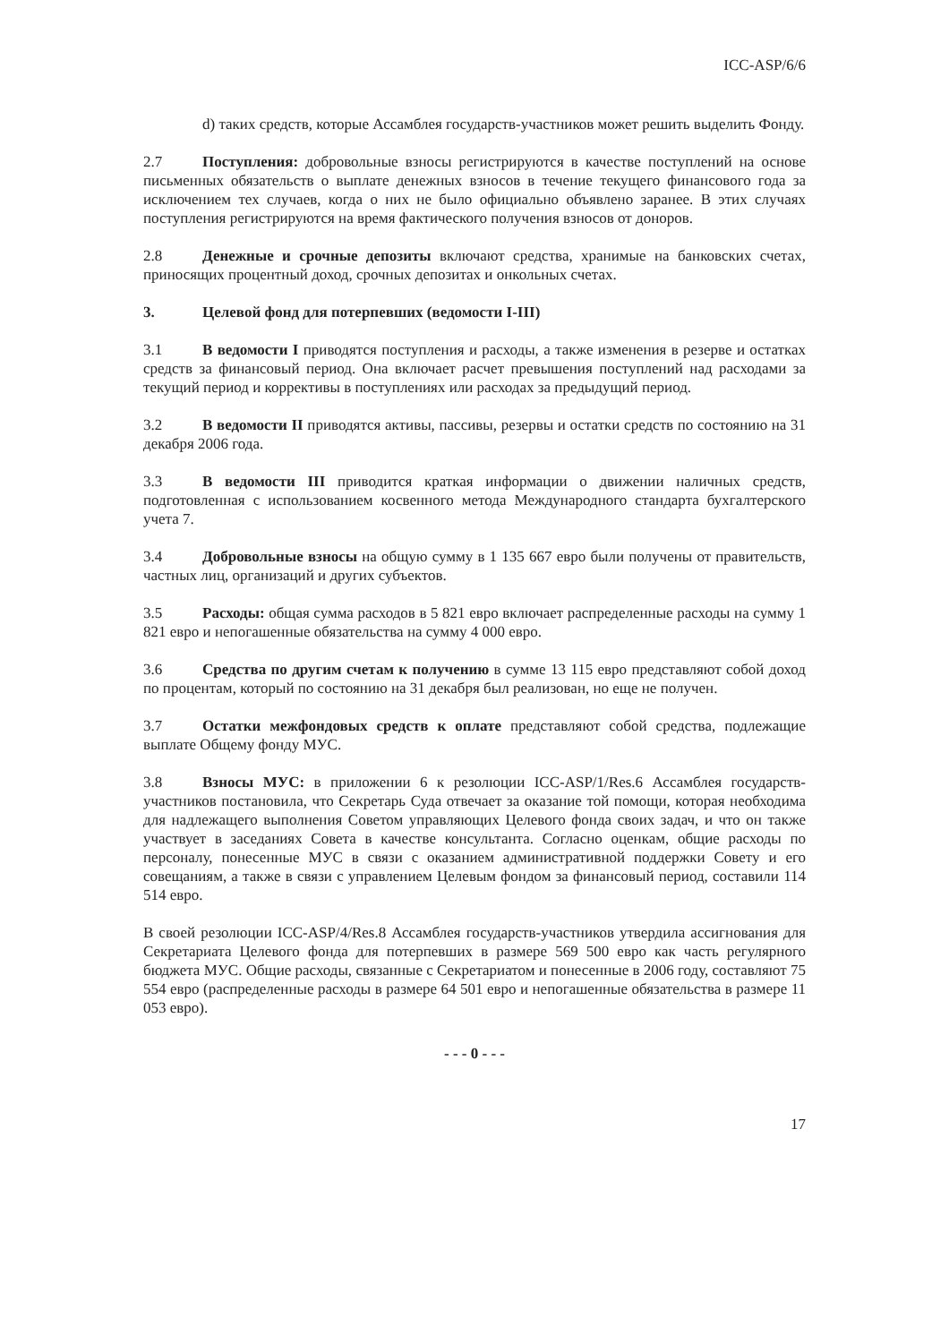ICC-ASP/6/6
d) таких средств, которые Ассамблея государств-участников может решить выделить Фонду.
2.7 Поступления: добровольные взносы регистрируются в качестве поступлений на основе письменных обязательств о выплате денежных взносов в течение текущего финансового года за исключением тех случаев, когда о них не было официально объявлено заранее. В этих случаях поступления регистрируются на время фактического получения взносов от доноров.
2.8 Денежные и срочные депозиты включают средства, хранимые на банковских счетах, приносящих процентный доход, срочных депозитах и онкольных счетах.
3. Целевой фонд для потерпевших (ведомости I-III)
3.1 В ведомости I приводятся поступления и расходы, а также изменения в резерве и остатках средств за финансовый период. Она включает расчет превышения поступлений над расходами за текущий период и коррективы в поступлениях или расходах за предыдущий период.
3.2 В ведомости II приводятся активы, пассивы, резервы и остатки средств по состоянию на 31 декабря 2006 года.
3.3 В ведомости III приводится краткая информации о движении наличных средств, подготовленная с использованием косвенного метода Международного стандарта бухгалтерского учета 7.
3.4 Добровольные взносы на общую сумму в 1 135 667 евро были получены от правительств, частных лиц, организаций и других субъектов.
3.5 Расходы: общая сумма расходов в 5 821 евро включает распределенные расходы на сумму 1 821 евро и непогашенные обязательства на сумму 4 000 евро.
3.6 Средства по другим счетам к получению в сумме 13 115 евро представляют собой доход по процентам, который по состоянию на 31 декабря был реализован, но еще не получен.
3.7 Остатки межфондовых средств к оплате представляют собой средства, подлежащие выплате Общему фонду МУС.
3.8 Взносы МУС: в приложении 6 к резолюции ICC-ASP/1/Res.6 Ассамблея государств-участников постановила, что Секретарь Суда отвечает за оказание той помощи, которая необходима для надлежащего выполнения Советом управляющих Целевого фонда своих задач, и что он также участвует в заседаниях Совета в качестве консультанта. Согласно оценкам, общие расходы по персоналу, понесенные МУС в связи с оказанием административной поддержки Совету и его совещаниям, а также в связи с управлением Целевым фондом за финансовый период, составили 114 514 евро.
В своей резолюции ICC-ASP/4/Res.8 Ассамблея государств-участников утвердила ассигнования для Секретариата Целевого фонда для потерпевших в размере 569 500 евро как часть регулярного бюджета МУС. Общие расходы, связанные с Секретариатом и понесенные в 2006 году, составляют 75 554 евро (распределенные расходы в размере 64 501 евро и непогашенные обязательства в размере 11 053 евро).
- - - 0 - - -
17